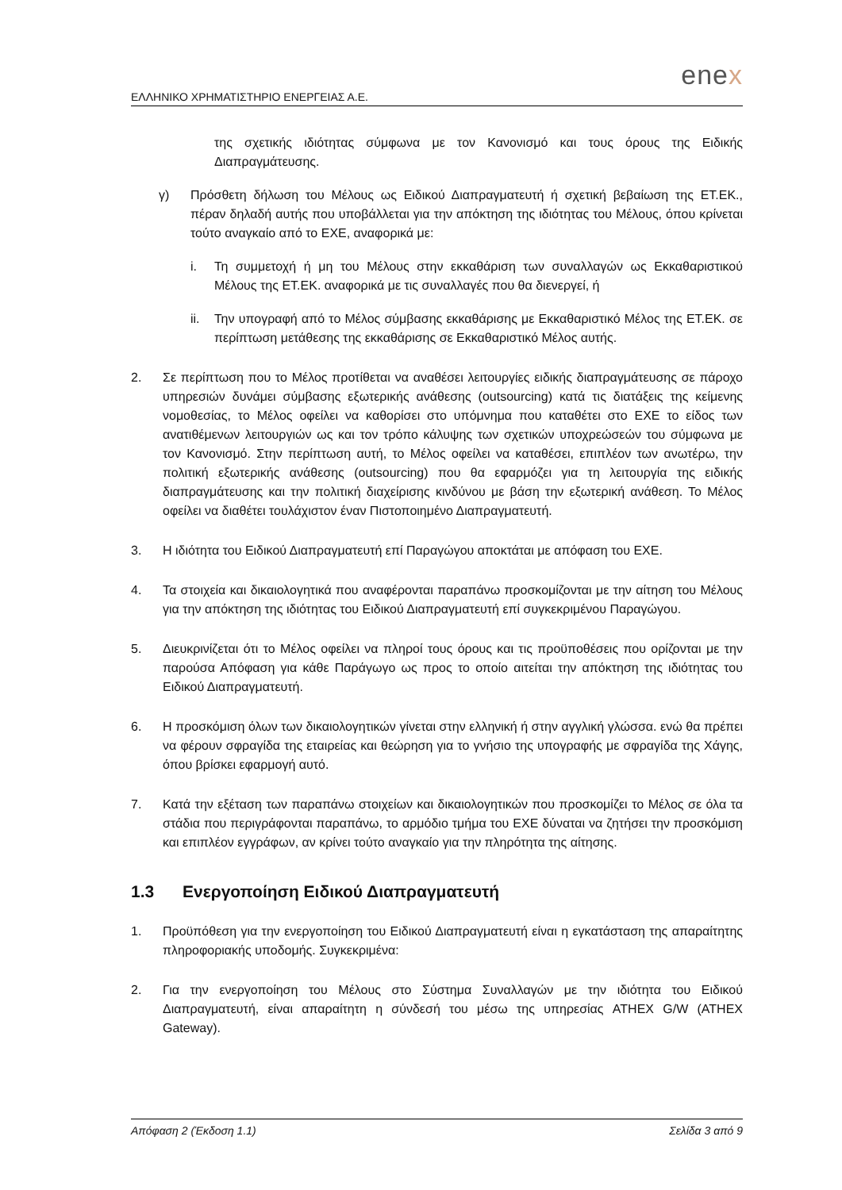ΕΛΛΗΝΙΚΟ ΧΡΗΜΑΤΙΣΤΗΡΙΟ ΕΝΕΡΓΕΙΑΣ Α.Ε.
enex
της σχετικής ιδιότητας σύμφωνα με τον Κανονισμό και τους όρους της Ειδικής Διαπραγμάτευσης.
γ) Πρόσθετη δήλωση του Μέλους ως Ειδικού Διαπραγματευτή ή σχετική βεβαίωση της ΕΤ.ΕΚ., πέραν δηλαδή αυτής που υποβάλλεται για την απόκτηση της ιδιότητας του Μέλους, όπου κρίνεται τούτο αναγκαίο από το ΕΧΕ, αναφορικά με:
i. Τη συμμετοχή ή μη του Μέλους στην εκκαθάριση των συναλλαγών ως Εκκαθαριστικού Μέλους της ΕΤ.ΕΚ. αναφορικά με τις συναλλαγές που θα διενεργεί, ή
ii. Την υπογραφή από το Μέλος σύμβασης εκκαθάρισης με Εκκαθαριστικό Μέλος της ΕΤ.ΕΚ. σε περίπτωση μετάθεσης της εκκαθάρισης σε Εκκαθαριστικό Μέλος αυτής.
2. Σε περίπτωση που το Μέλος προτίθεται να αναθέσει λειτουργίες ειδικής διαπραγμάτευσης σε πάροχο υπηρεσιών δυνάμει σύμβασης εξωτερικής ανάθεσης (outsourcing) κατά τις διατάξεις της κείμενης νομοθεσίας, το Μέλος οφείλει να καθορίσει στο υπόμνημα που καταθέτει στο ΕΧΕ το είδος των ανατιθέμενων λειτουργιών ως και τον τρόπο κάλυψης των σχετικών υποχρεώσεών του σύμφωνα με τον Κανονισμό. Στην περίπτωση αυτή, το Μέλος οφείλει να καταθέσει, επιπλέον των ανωτέρω, την πολιτική εξωτερικής ανάθεσης (outsourcing) που θα εφαρμόζει για τη λειτουργία της ειδικής διαπραγμάτευσης και την πολιτική διαχείρισης κινδύνου με βάση την εξωτερική ανάθεση. Το Μέλος οφείλει να διαθέτει τουλάχιστον έναν Πιστοποιημένο Διαπραγματευτή.
3. Η ιδιότητα του Ειδικού Διαπραγματευτή επί Παραγώγου αποκτάται με απόφαση του ΕΧΕ.
4. Τα στοιχεία και δικαιολογητικά που αναφέρονται παραπάνω προσκομίζονται με την αίτηση του Μέλους για την απόκτηση της ιδιότητας του Ειδικού Διαπραγματευτή επί συγκεκριμένου Παραγώγου.
5. Διευκρινίζεται ότι το Μέλος οφείλει να πληροί τους όρους και τις προϋποθέσεις που ορίζονται με την παρούσα Απόφαση για κάθε Παράγωγο ως προς το οποίο αιτείται την απόκτηση της ιδιότητας του Ειδικού Διαπραγματευτή.
6. Η προσκόμιση όλων των δικαιολογητικών γίνεται στην ελληνική ή στην αγγλική γλώσσα. ενώ θα πρέπει να φέρουν σφραγίδα της εταιρείας και θεώρηση για το γνήσιο της υπογραφής με σφραγίδα της Χάγης, όπου βρίσκει εφαρμογή αυτό.
7. Κατά την εξέταση των παραπάνω στοιχείων και δικαιολογητικών που προσκομίζει το Μέλος σε όλα τα στάδια που περιγράφονται παραπάνω, το αρμόδιο τμήμα του ΕΧΕ δύναται να ζητήσει την προσκόμιση και επιπλέον εγγράφων, αν κρίνει τούτο αναγκαίο για την πληρότητα της αίτησης.
1.3 Ενεργοποίηση Ειδικού Διαπραγματευτή
1. Προϋπόθεση για την ενεργοποίηση του Ειδικού Διαπραγματευτή είναι η εγκατάσταση της απαραίτητης πληροφοριακής υποδομής. Συγκεκριμένα:
2. Για την ενεργοποίηση του Μέλους στο Σύστημα Συναλλαγών με την ιδιότητα του Ειδικού Διαπραγματευτή, είναι απαραίτητη η σύνδεσή του μέσω της υπηρεσίας ATHEX G/W (ATHEX Gateway).
Απόφαση 2 (Έκδοση 1.1) Σελίδα 3 από 9